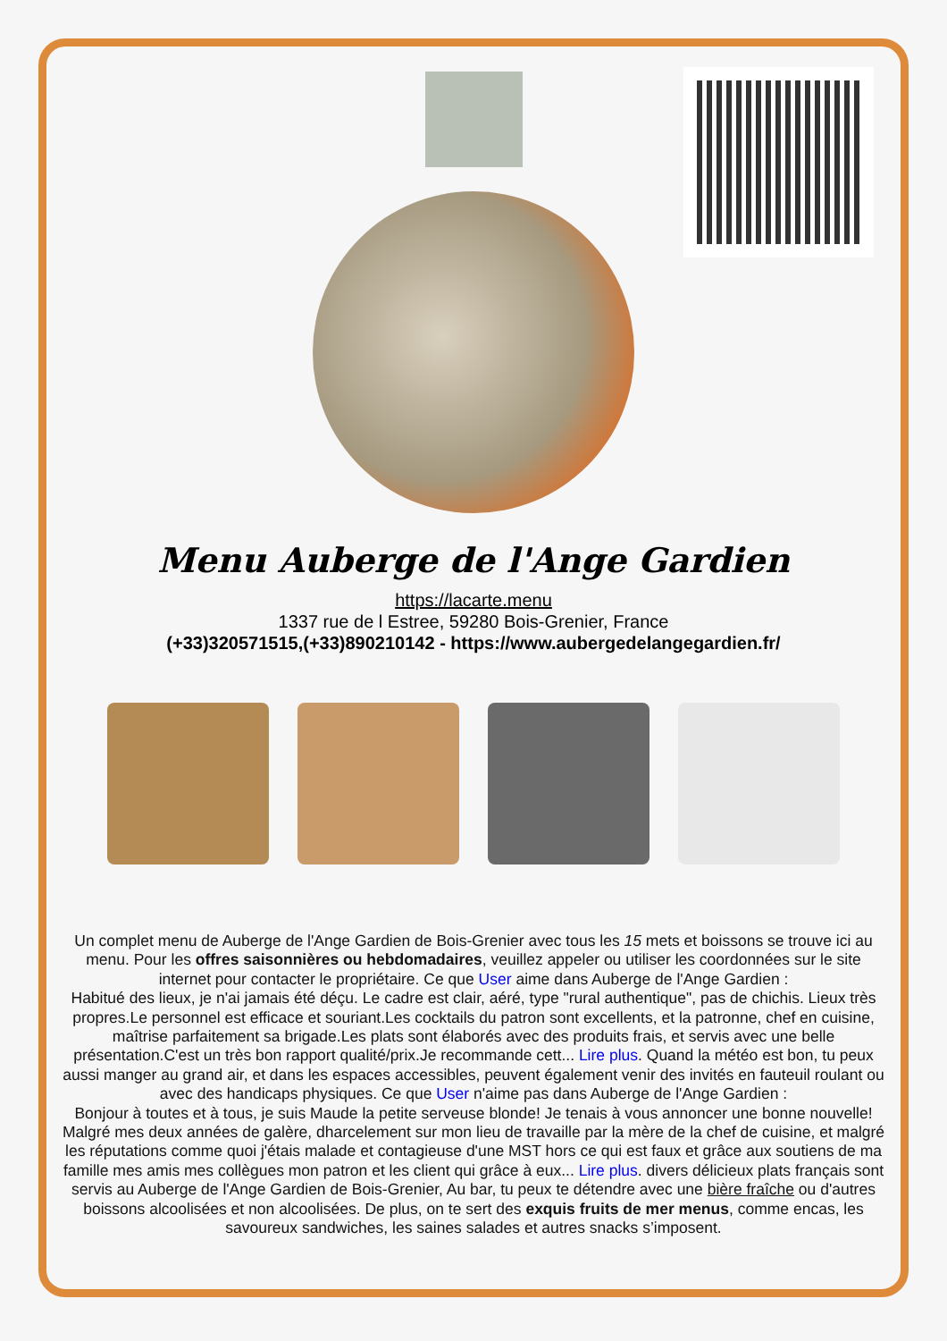Menu Auberge de l'Ange Gardien
https://lacarte.menu
1337 rue de l Estree, 59280 Bois-Grenier, France
(+33)320571515,(+33)890210142 - https://www.aubergedelangegardien.fr/
Un complet menu de Auberge de l'Ange Gardien de Bois-Grenier avec tous les 15 mets et boissons se trouve ici au menu. Pour les offres saisonnières ou hebdomadaires, veuillez appeler ou utiliser les coordonnées sur le site internet pour contacter le propriétaire. Ce que User aime dans Auberge de l'Ange Gardien :
Habitué des lieux, je n'ai jamais été déçu. Le cadre est clair, aéré, type "rural authentique", pas de chichis. Lieux très propres.Le personnel est efficace et souriant.Les cocktails du patron sont excellents, et la patronne, chef en cuisine, maîtrise parfaitement sa brigade.Les plats sont élaborés avec des produits frais, et servis avec une belle présentation.C'est un très bon rapport qualité/prix.Je recommande cett... Lire plus. Quand la météo est bon, tu peux aussi manger au grand air, et dans les espaces accessibles, peuvent également venir des invités en fauteuil roulant ou avec des handicaps physiques. Ce que User n'aime pas dans Auberge de l'Ange Gardien :
Bonjour à toutes et à tous, je suis Maude la petite serveuse blonde! Je tenais à vous annoncer une bonne nouvelle! Malgré mes deux années de galère, dharcelement sur mon lieu de travaille par la mère de la chef de cuisine, et malgré les réputations comme quoi j'étais malade et contagieuse d'une MST hors ce qui est faux et grâce aux soutiens de ma famille mes amis mes collègues mon patron et les client qui grâce à eux... Lire plus. divers délicieux plats français sont servis au Auberge de l'Ange Gardien de Bois-Grenier, Au bar, tu peux te détendre avec une bière fraîche ou d'autres boissons alcoolisées et non alcoolisées. De plus, on te sert des exquis fruits de mer menus, comme encas, les savoureux sandwiches, les saines salades et autres snacks s’imposent.